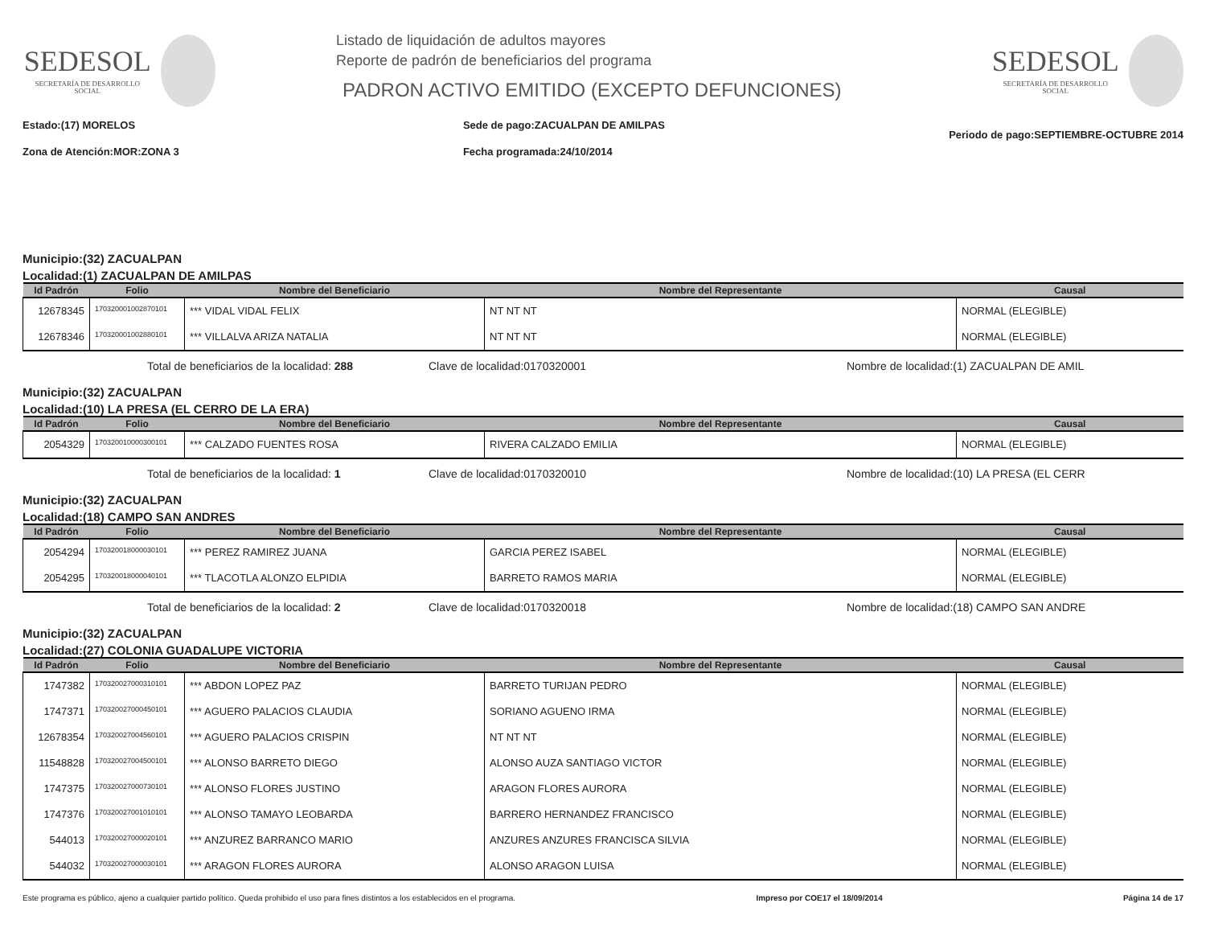SEDESOL
SECRETARÍA DE DESARROLLO SOCIAL
Listado de liquidación de adultos mayores
Reporte de padrón de beneficiarios del programa
PADRON ACTIVO EMITIDO (EXCEPTO DEFUNCIONES)
SEDESOL
SECRETARÍA DE DESARROLLO SOCIAL
Estado:(17) MORELOS
Zona de Atención:MOR:ZONA 3
Sede de pago:ZACUALPAN DE AMILPAS
Fecha programada:24/10/2014
Periodo de pago:SEPTIEMBRE-OCTUBRE 2014
Municipio:(32) ZACUALPAN
Localidad:(1) ZACUALPAN DE AMILPAS
| Id Padrón | Folio | Nombre del Beneficiario | Nombre del Representante | Causal |
| --- | --- | --- | --- | --- |
| 12678345 | 170320001002870101 | *** VIDAL VIDAL FELIX | NT NT NT | NORMAL (ELEGIBLE) |
| 12678346 | 170320001002880101 | *** VILLALVA ARIZA NATALIA | NT NT NT | NORMAL (ELEGIBLE) |
Total de beneficiarios de la localidad: 288 Clave de localidad:0170320001 Nombre de localidad:(1) ZACUALPAN DE AMIL
Municipio:(32) ZACUALPAN
Localidad:(10) LA PRESA (EL CERRO DE LA ERA)
| Id Padrón | Folio | Nombre del Beneficiario | Nombre del Representante | Causal |
| --- | --- | --- | --- | --- |
| 2054329 | 170320010000300101 | *** CALZADO FUENTES ROSA | RIVERA CALZADO EMILIA | NORMAL (ELEGIBLE) |
Total de beneficiarios de la localidad: 1 Clave de localidad:0170320010 Nombre de localidad:(10) LA PRESA (EL CERR
Municipio:(32) ZACUALPAN
Localidad:(18) CAMPO SAN ANDRES
| Id Padrón | Folio | Nombre del Beneficiario | Nombre del Representante | Causal |
| --- | --- | --- | --- | --- |
| 2054294 | 170320018000030101 | *** PEREZ RAMIREZ JUANA | GARCIA PEREZ ISABEL | NORMAL (ELEGIBLE) |
| 2054295 | 170320018000040101 | *** TLACOTLA ALONZO ELPIDIA | BARRETO RAMOS MARIA | NORMAL (ELEGIBLE) |
Total de beneficiarios de la localidad: 2 Clave de localidad:0170320018 Nombre de localidad:(18) CAMPO SAN ANDRE
Municipio:(32) ZACUALPAN
Localidad:(27) COLONIA GUADALUPE VICTORIA
| Id Padrón | Folio | Nombre del Beneficiario | Nombre del Representante | Causal |
| --- | --- | --- | --- | --- |
| 1747382 | 170320027000310101 | *** ABDON LOPEZ PAZ | BARRETO TURIJAN PEDRO | NORMAL (ELEGIBLE) |
| 1747371 | 170320027000450101 | *** AGUERO PALACIOS CLAUDIA | SORIANO AGUENO IRMA | NORMAL (ELEGIBLE) |
| 12678354 | 170320027004560101 | *** AGUERO PALACIOS CRISPIN | NT NT NT | NORMAL (ELEGIBLE) |
| 11548828 | 170320027004500101 | *** ALONSO BARRETO DIEGO | ALONSO AUZA SANTIAGO VICTOR | NORMAL (ELEGIBLE) |
| 1747375 | 170320027000730101 | *** ALONSO FLORES JUSTINO | ARAGON FLORES AURORA | NORMAL (ELEGIBLE) |
| 1747376 | 170320027001010101 | *** ALONSO TAMAYO LEOBARDA | BARRERO HERNANDEZ FRANCISCO | NORMAL (ELEGIBLE) |
| 544013 | 170320027000020101 | *** ANZUREZ BARRANCO MARIO | ANZURES ANZURES FRANCISCA SILVIA | NORMAL (ELEGIBLE) |
| 544032 | 170320027000030101 | *** ARAGON FLORES AURORA | ALONSO ARAGON LUISA | NORMAL (ELEGIBLE) |
Este programa es público, ajeno a cualquier partido político. Queda prohibido el uso para fines distintos a los establecidos en el programa. Impreso por COE17 el 18/09/2014 Página 14 de 17